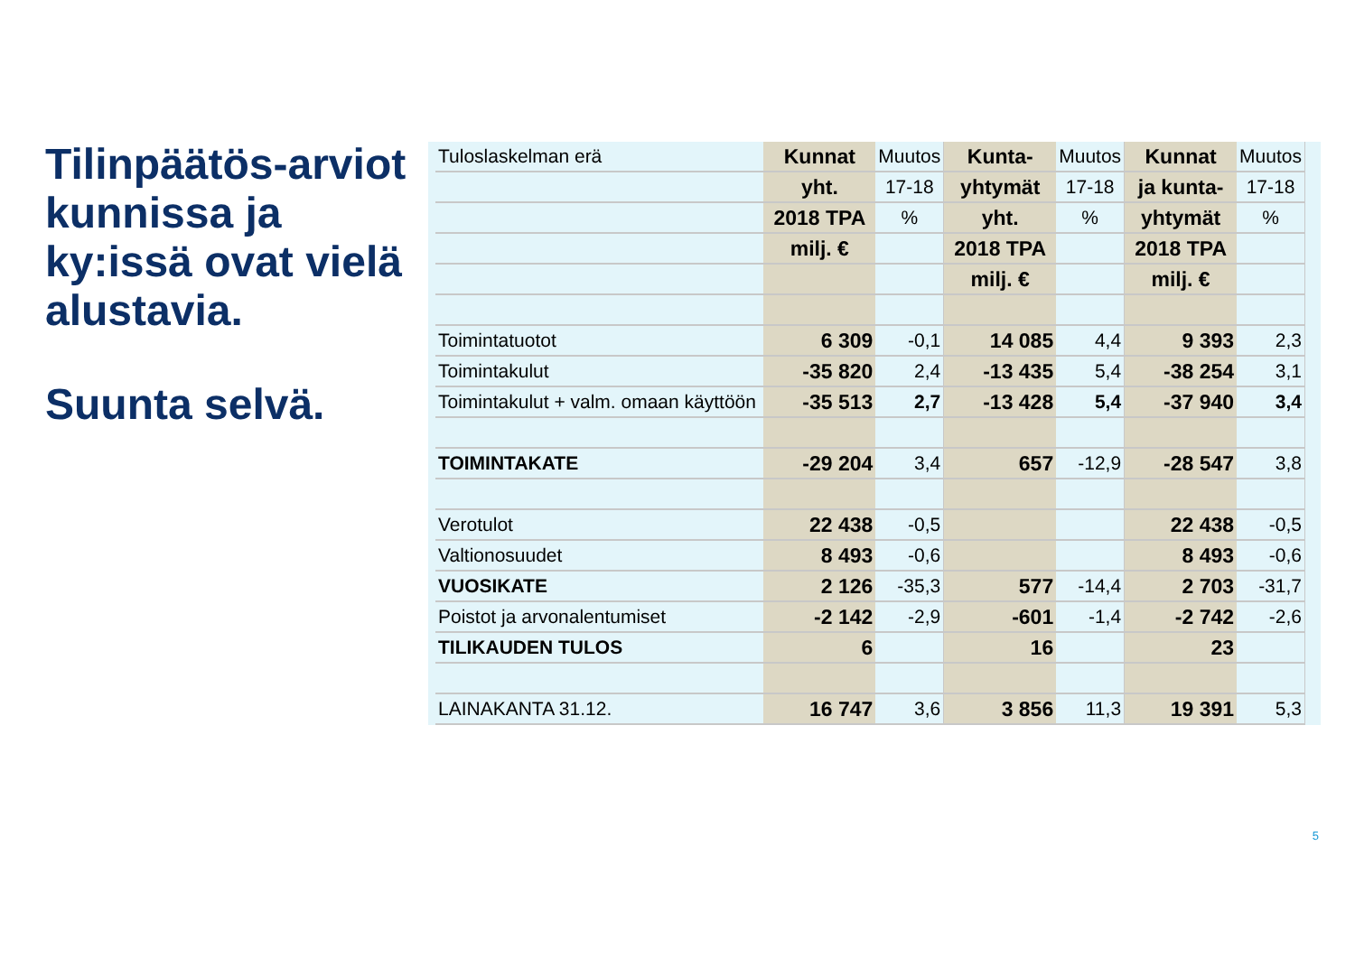Tilinpäätös-arviot kunnissa ja ky:issä ovat vielä alustavia.
Suunta selvä.
| Tuloslaskelman erä | Kunnat | Muutos | Kunta- | Muutos | Kunnat | Muutos |
| | yht. | 17-18 | yhtymät | 17-18 | ja kunta- | 17-18 |
| | 2018 TPA | % | yht. | % | yhtymät | % |
| | milj. € | | 2018 TPA | | 2018 TPA | |
| | | | milj. € | | milj. € | |
| Toimintatuotot | 6 309 | -0,1 | 14 085 | 4,4 | 9 393 | 2,3 |
| Toimintakulut | -35 820 | 2,4 | -13 435 | 5,4 | -38 254 | 3,1 |
| Toimintakulut + valm. omaan käyttöön | -35 513 | 2,7 | -13 428 | 5,4 | -37 940 | 3,4 |
| TOIMINTAKATE | -29 204 | 3,4 | 657 | -12,9 | -28 547 | 3,8 |
| Verotulot | 22 438 | -0,5 | | | 22 438 | -0,5 |
| Valtionosuudet | 8 493 | -0,6 | | | 8 493 | -0,6 |
| VUOSIKATE | 2 126 | -35,3 | 577 | -14,4 | 2 703 | -31,7 |
| Poistot ja arvonalentumiset | -2 142 | -2,9 | -601 | -1,4 | -2 742 | -2,6 |
| TILIKAUDEN TULOS | 6 | | 16 | | 23 | |
| LAINAKANTA 31.12. | 16 747 | 3,6 | 3 856 | 11,3 | 19 391 | 5,3 |
5